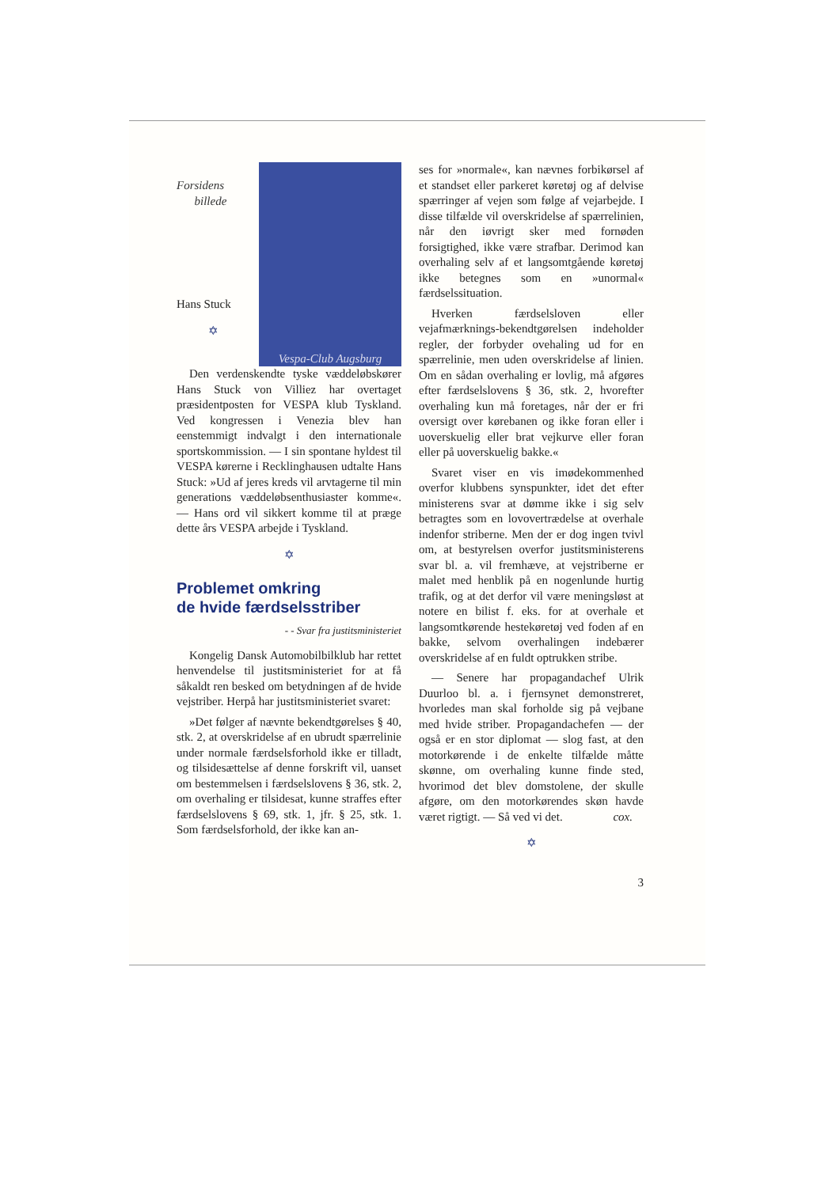Vespa-Club Augsburg
Forsidens
billede
Hans Stuck
✡
Den verdenskendte tyske væddeløbskører Hans Stuck von Villiez har overtaget præsidentposten for VESPA klub Tyskland. Ved kongressen i Venezia blev han eenstemmigt indvalgt i den internationale sportskommission. — I sin spontane hyldest til VESPA kørerne i Recklinghausen udtalte Hans Stuck: »Ud af jeres kreds vil arvtagerne til min generations væddeløbsenthusiaster komme«. — Hans ord vil sikkert komme til at præge dette års VESPA arbejde i Tyskland.
✡
Problemet omkring
de hvide færdselsstriber
- - Svar fra justitsministeriet
Kongelig Dansk Automobilbilklub har rettet henvendelse til justitsministeriet for at få såkaldt ren besked om betydningen af de hvide vejstriber. Herpå har justitsministeriet svaret:
»Det følger af nævnte bekendtgørelses § 40, stk. 2, at overskridelse af en ubrudt spærrelinie under normale færdselsforhold ikke er tilladt, og tilsidesættelse af denne forskrift vil, uanset om bestemmelsen i færdselslovens § 36, stk. 2, om overhaling er tilsidesat, kunne straffes efter færdselslovens § 69, stk. 1, jfr. § 25, stk. 1. Som færdselsforhold, der ikke kan an-
ses for »normale«, kan nævnes forbikørsel af et standset eller parkeret køretøj og af delvise spærringer af vejen som følge af vejarbejde. I disse tilfælde vil overskridelse af spærrelinien, når den iøvrigt sker med fornøden forsigtighed, ikke være strafbar. Derimod kan overhaling selv af et langsomtgående køretøj ikke betegnes som en »unormal« færdselssituation.
Hverken færdselsloven eller vejafmærknings-bekendtgørelsen indeholder regler, der forbyder ovehaling ud for en spærrelinie, men uden overskridelse af linien. Om en sådan overhaling er lovlig, må afgøres efter færdselslovens § 36, stk. 2, hvorefter overhaling kun må foretages, når der er fri oversigt over kørebanen og ikke foran eller i uoverskuelig eller brat vejkurve eller foran eller på uoverskuelig bakke.«
Svaret viser en vis imødekommenhed overfor klubbens synspunkter, idet det efter ministerens svar at dømme ikke i sig selv betragtes som en lovovertrædelse at overhale indenfor striberne. Men der er dog ingen tvivl om, at bestyrelsen overfor justitsministerens svar bl. a. vil fremhæve, at vejstriberne er malet med henblik på en nogenlunde hurtig trafik, og at det derfor vil være meningsløst at notere en bilist f. eks. for at overhale et langsomtkørende hestekøretøj ved foden af en bakke, selvom overhalingen indebærer overskridelse af en fuldt optrukken stribe.
— Senere har propagandachef Ulrik Duurloo bl. a. i fjernsynet demonstreret, hvorledes man skal forholde sig på vejbane med hvide striber. Propagandachefen — der også er en stor diplomat — slog fast, at den motorkørende i de enkelte tilfælde måtte skønne, om overhaling kunne finde sted, hvorimod det blev domstolene, der skulle afgøre, om den motorkørendes skøn havde været rigtigt. — Så ved vi det. cox.
✡
3